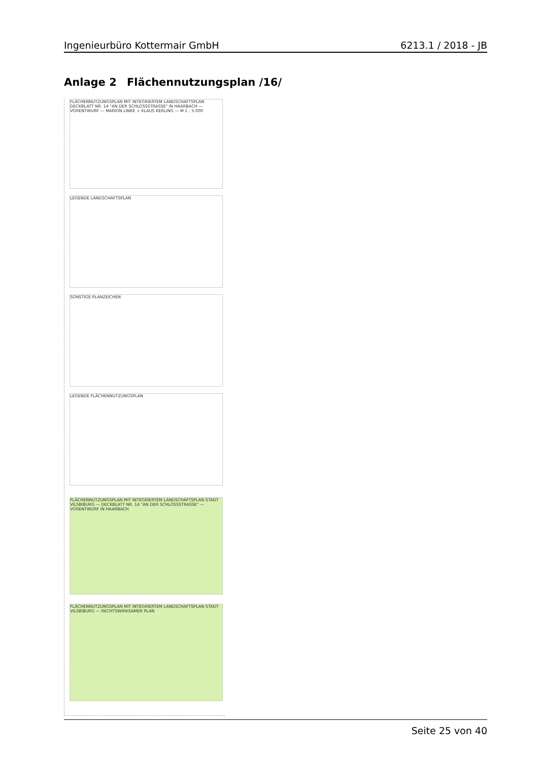Ingenieurbüro Kottermair GmbH 6213.1 / 2018 - JB
Anlage 2 Flächennutzungsplan /16/
FLÄCHENNUTZUNGSPLAN MIT INTEGRIERTEM LANDSCHAFTSPLAN DECKBLATT NR. 14 "AN DER SCHLOSSSTRASSE" IN HAARBACH — VORENTWURF — MARION LINKE + KLAUS KERLING — M 1 : 5.000
LEGENDE LANDSCHAFTSPLAN
SONSTIGE PLANZEICHEN
LEGENDE FLÄCHENNUTZUNGSPLAN
FLÄCHENNUTZUNGSPLAN MIT INTEGRIERTEM LANDSCHAFTSPLAN STADT VILSBIBURG — DECKBLATT NR. 14 "AN DER SCHLOSSSTRASSE" — VORENTWURF IN HAARBACH
FLÄCHENNUTZUNGSPLAN MIT INTEGRIERTEM LANDSCHAFTSPLAN STADT VILSBIBURG — RECHTSWIRKSAMER PLAN
Seite 25 von 40